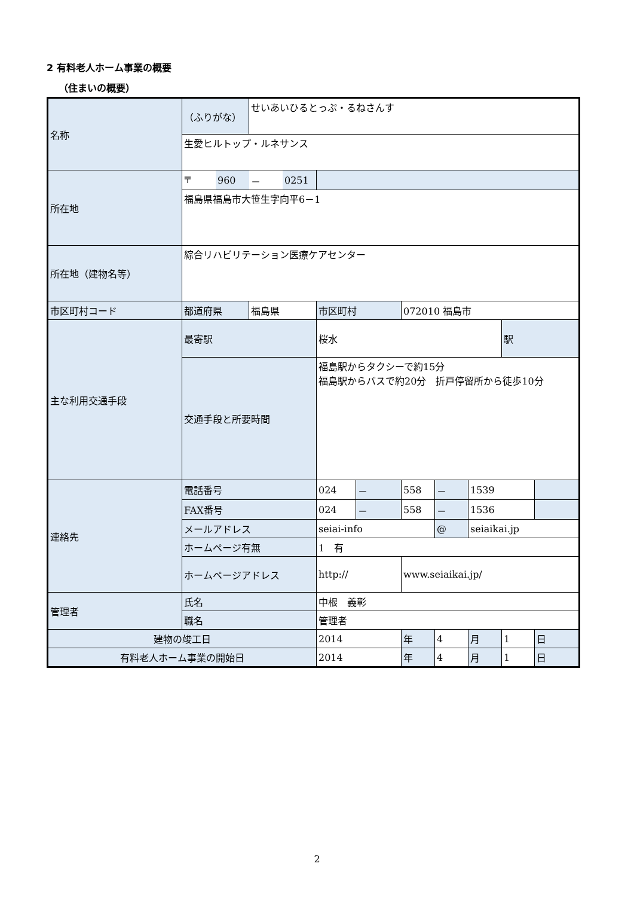2 有料老人ホーム事業の概要
（住まいの概要）
| 名称 | （ふりがな） | せいあいひるとっぷ・るねさんす | | | | | | | |
| | 生愛ヒルトップ・ルネサンス | | | | | | | | |
| 所在地 | / 〒 / 960 / － / 0251 / | | | | | | | | |
| | 福島県福島市大笹生字向平6－1 | | | | | | | | |
| 所在地（建物名等） | 綜合リハビリテーション医療ケアセンター | | | | | | | | |
| 市区町村コード | 都道府県 | 福島県 | 市区町村 | | 072010 福島市 | | | | |
| 主な利用交通手段 | 最寄駅 | | 桜水 | | | | | 駅 | |
| | 交通手段と所要時間 | | 福島駅からタクシーで約15分 福島駅からバスで約20分 折戸停留所から徒歩10分 | | | | | | |
| 連絡先 | 電話番号 | | 024 | － | 558 | － | 1539 | | |
| | FAX番号 | | 024 | － | 558 | － | 1536 | | |
| | メールアドレス | | seiai-info | | | @ | seiaikai.jp | | |
| | ホームページ有無 | | 1 有 | | | | | | |
| | ホームページアドレス | | http:// | | www.seiaikai.jp/ | | | | |
| 管理者 | 氏名 | | 中根 義彰 | | | | | | |
| | 職名 | | 管理者 | | | | | | |
| 建物の竣工日 | | | 2014 | | 年 | 4 | 月 | 1 | 日 |
| 有料老人ホーム事業の開始日 | | | 2014 | | 年 | 4 | 月 | 1 | 日 |
2